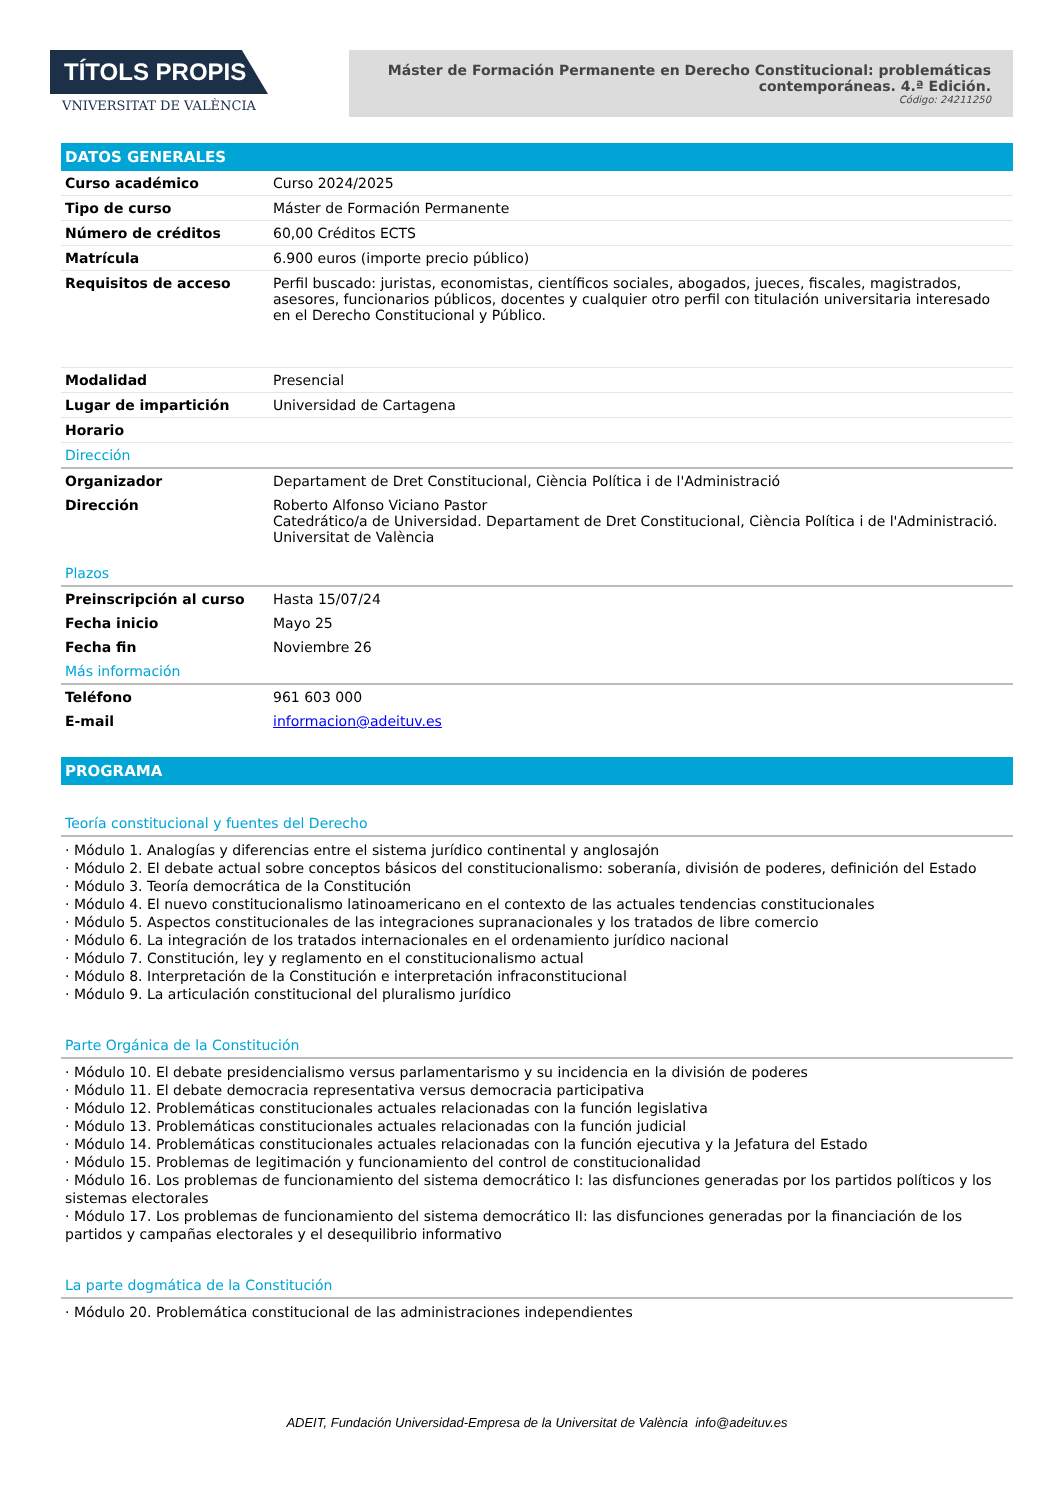TÍTOLS PROPIS
VNIVERSITAT DE VALÈNCIA
Máster de Formación Permanente en Derecho Constitucional: problemáticas contemporáneas. 4.ª Edición.
Código: 24211250
DATOS GENERALES
| Curso académico | Curso 2024/2025 |
| Tipo de curso | Máster de Formación Permanente |
| Número de créditos | 60,00 Créditos ECTS |
| Matrícula | 6.900 euros (importe precio público) |
| Requisitos de acceso | Perfil buscado: juristas, economistas, científicos sociales, abogados, jueces, fiscales, magistrados, asesores, funcionarios públicos, docentes y cualquier otro perfil con titulación universitaria interesado en el Derecho Constitucional y Público. |
| Modalidad | Presencial |
| Lugar de impartición | Universidad de Cartagena |
| Horario | |
Dirección
| Organizador | Departament de Dret Constitucional, Ciència Política i de l'Administració |
| Dirección | Roberto Alfonso Viciano Pastor Catedrático/a de Universidad. Departament de Dret Constitucional, Ciència Política i de l'Administració. Universitat de València |
Plazos
| Preinscripción al curso | Hasta 15/07/24 |
| Fecha inicio | Mayo 25 |
| Fecha fin | Noviembre 26 |
Más información
| Teléfono | 961 603 000 |
| E-mail | informacion@adeituv.es |
PROGRAMA
Teoría constitucional y fuentes del Derecho
· Módulo 1. Analogías y diferencias entre el sistema jurídico continental y anglosajón
· Módulo 2. El debate actual sobre conceptos básicos del constitucionalismo: soberanía, división de poderes, definición del Estado
· Módulo 3. Teoría democrática de la Constitución
· Módulo 4. El nuevo constitucionalismo latinoamericano en el contexto de las actuales tendencias constitucionales
· Módulo 5. Aspectos constitucionales de las integraciones supranacionales y los tratados de libre comercio
· Módulo 6. La integración de los tratados internacionales en el ordenamiento jurídico nacional
· Módulo 7. Constitución, ley y reglamento en el constitucionalismo actual
· Módulo 8. Interpretación de la Constitución e interpretación infraconstitucional
· Módulo 9. La articulación constitucional del pluralismo jurídico
Parte Orgánica de la Constitución
· Módulo 10. El debate presidencialismo versus parlamentarismo y su incidencia en la división de poderes
· Módulo 11. El debate democracia representativa versus democracia participativa
· Módulo 12. Problemáticas constitucionales actuales relacionadas con la función legislativa
· Módulo 13. Problemáticas constitucionales actuales relacionadas con la función judicial
· Módulo 14. Problemáticas constitucionales actuales relacionadas con la función ejecutiva y la Jefatura del Estado
· Módulo 15. Problemas de legitimación y funcionamiento del control de constitucionalidad
· Módulo 16. Los problemas de funcionamiento del sistema democrático I: las disfunciones generadas por los partidos políticos y los sistemas electorales
· Módulo 17. Los problemas de funcionamiento del sistema democrático II: las disfunciones generadas por la financiación de los partidos y campañas electorales y el desequilibrio informativo
La parte dogmática de la Constitución
· Módulo 20. Problemática constitucional de las administraciones independientes
ADEIT, Fundación Universidad-Empresa de la Universitat de València info@adeituv.es